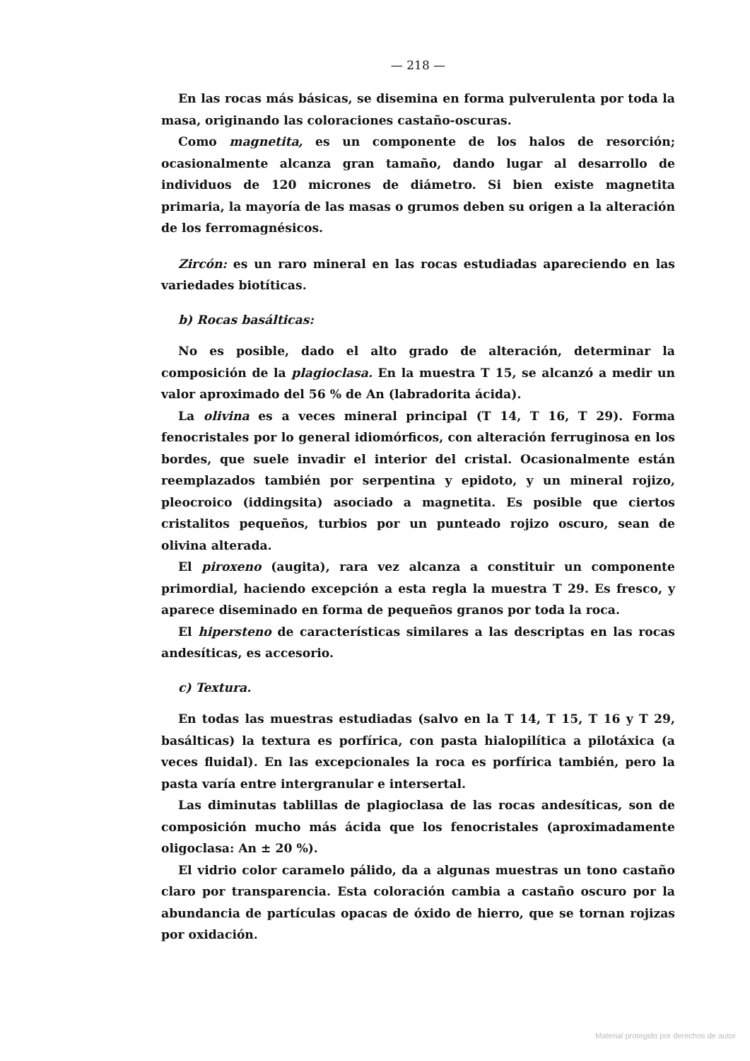— 218 —
En las rocas más básicas, se disemina en forma pulverulenta por toda la masa, originando las coloraciones castaño-oscuras.
Como magnetita, es un componente de los halos de resorción; ocasionalmente alcanza gran tamaño, dando lugar al desarrollo de individuos de 120 micrones de diámetro. Si bien existe magnetita primaria, la mayoría de las masas o grumos deben su origen a la alteración de los ferromagnésicos.
Zircón: es un raro mineral en las rocas estudiadas apareciendo en las variedades biotíticas.
b) Rocas basálticas:
No es posible, dado el alto grado de alteración, determinar la composición de la plagioclasa. En la muestra T 15, se alcanzó a medir un valor aproximado del 56 % de An (labradorita ácida).
La olivina es a veces mineral principal (T 14, T 16, T 29). Forma fenocristales por lo general idiomórficos, con alteración ferruginosa en los bordes, que suele invadir el interior del cristal. Ocasionalmente están reemplazados también por serpentina y epidoto, y un mineral rojizo, pleocroico (iddingsita) asociado a magnetita. Es posible que ciertos cristalitos pequeños, turbios por un punteado rojizo oscuro, sean de olivina alterada.
El piroxeno (augita), rara vez alcanza a constituir un componente primordial, haciendo excepción a esta regla la muestra T 29. Es fresco, y aparece diseminado en forma de pequeños granos por toda la roca.
El hipersteno de características similares a las descriptas en las rocas andesíticas, es accesorio.
c) Textura.
En todas las muestras estudiadas (salvo en la T 14, T 15, T 16 y T 29, basálticas) la textura es porfírica, con pasta hialopilítica a pilotáxica (a veces fluidal). En las excepcionales la roca es porfírica también, pero la pasta varía entre intergranular e intersertal.
Las diminutas tablillas de plagioclasa de las rocas andesíticas, son de composición mucho más ácida que los fenocristales (aproximadamente oligoclasa: An ± 20 %).
El vidrio color caramelo pálido, da a algunas muestras un tono castaño claro por transparencia. Esta coloración cambia a castaño oscuro por la abundancia de partículas opacas de óxido de hierro, que se tornan rojizas por oxidación.
Material protegido por derechos de autor